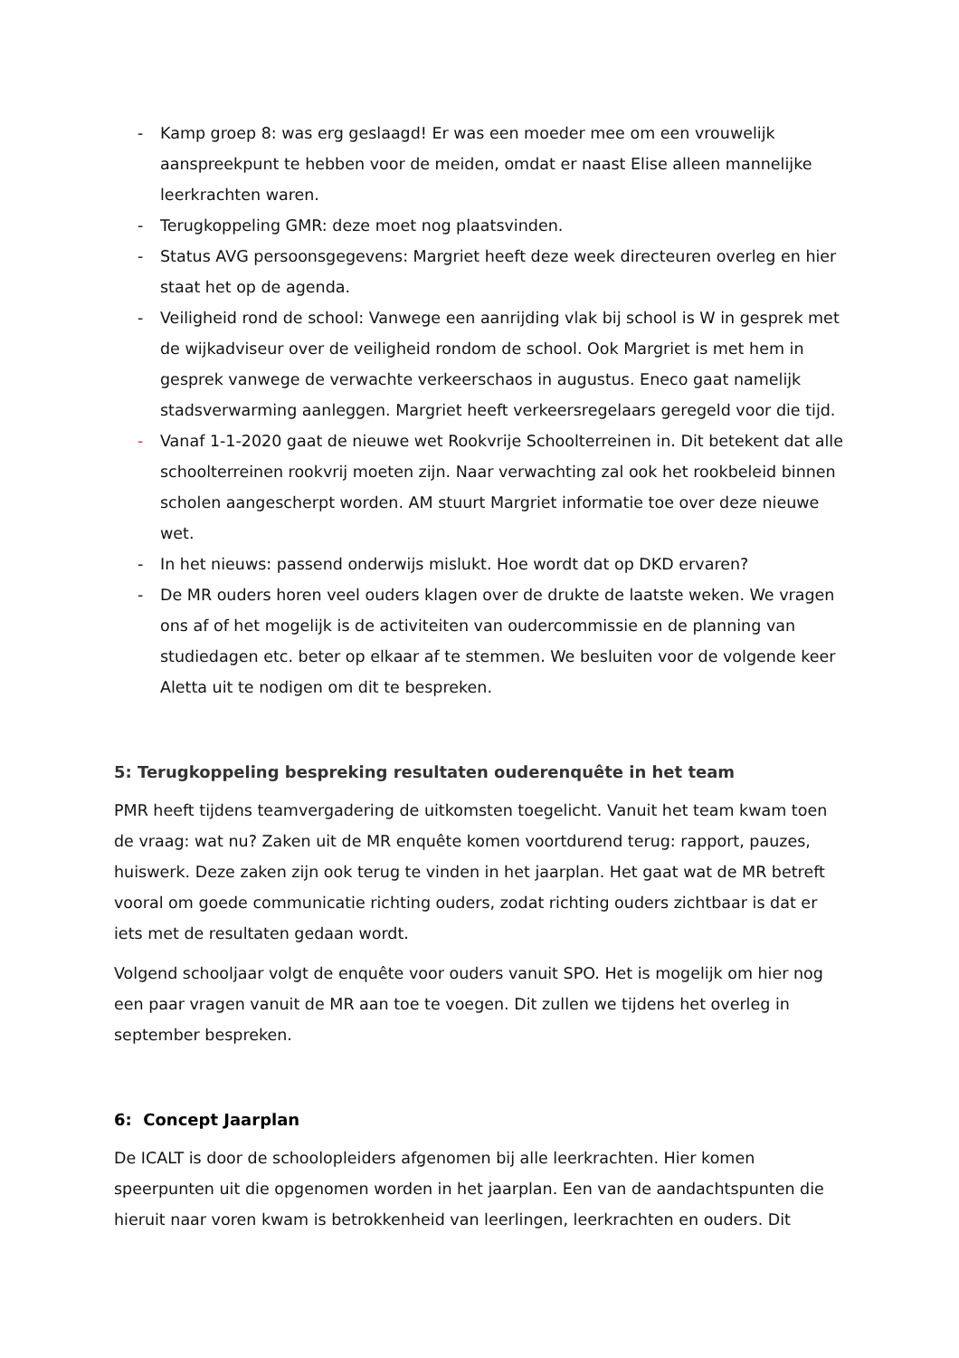- Kamp groep 8: was erg geslaagd! Er was een moeder mee om een vrouwelijk aanspreekpunt te hebben voor de meiden, omdat er naast Elise alleen mannelijke leerkrachten waren.
- Terugkoppeling GMR: deze moet nog plaatsvinden.
- Status AVG persoonsgegevens: Margriet heeft deze week directeuren overleg en hier staat het op de agenda.
- Veiligheid rond de school: Vanwege een aanrijding vlak bij school is W in gesprek met de wijkadviseur over de veiligheid rondom de school. Ook Margriet is met hem in gesprek vanwege de verwachte verkeerschaos in augustus. Eneco gaat namelijk stadsverwarming aanleggen. Margriet heeft verkeersregelaars geregeld voor die tijd.
- Vanaf 1-1-2020 gaat de nieuwe wet Rookvrije Schoolterreinen in. Dit betekent dat alle schoolterreinen rookvrij moeten zijn. Naar verwachting zal ook het rookbeleid binnen scholen aangescherpt worden. AM stuurt Margriet informatie toe over deze nieuwe wet.
- In het nieuws: passend onderwijs mislukt. Hoe wordt dat op DKD ervaren?
- De MR ouders horen veel ouders klagen over de drukte de laatste weken. We vragen ons af of het mogelijk is de activiteiten van oudercommissie en de planning van studiedagen etc. beter op elkaar af te stemmen. We besluiten voor de volgende keer Aletta uit te nodigen om dit te bespreken.
5: Terugkoppeling bespreking resultaten ouderenquête in het team
PMR heeft tijdens teamvergadering de uitkomsten toegelicht. Vanuit het team kwam toen de vraag: wat nu? Zaken uit de MR enquête komen voortdurend terug: rapport, pauzes, huiswerk. Deze zaken zijn ook terug te vinden in het jaarplan. Het gaat wat de MR betreft vooral om goede communicatie richting ouders, zodat richting ouders zichtbaar is dat er iets met de resultaten gedaan wordt.
Volgend schooljaar volgt de enquête voor ouders vanuit SPO. Het is mogelijk om hier nog een paar vragen vanuit de MR aan toe te voegen. Dit zullen we tijdens het overleg in september bespreken.
6: Concept Jaarplan
De ICALT is door de schoolopleiders afgenomen bij alle leerkrachten. Hier komen speerpunten uit die opgenomen worden in het jaarplan. Een van de aandachtspunten die hieruit naar voren kwam is betrokkenheid van leerlingen, leerkrachten en ouders. Dit